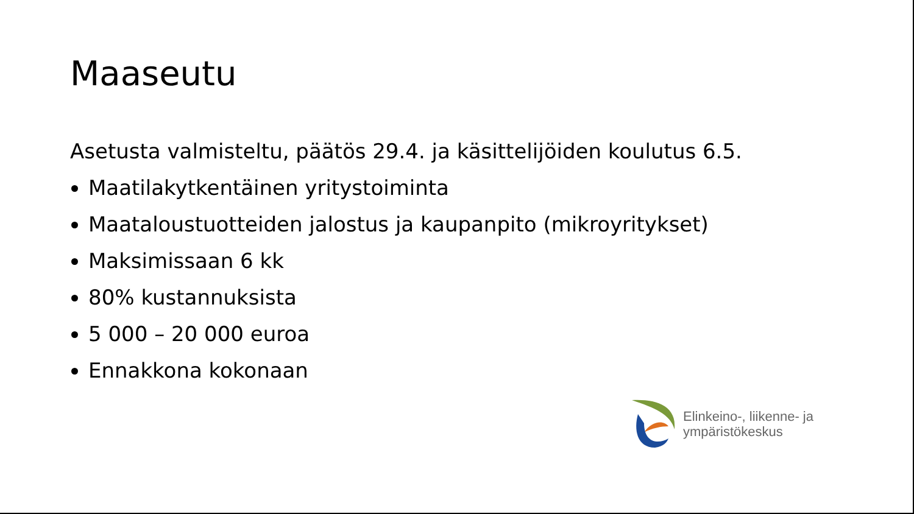Maaseutu
Asetusta valmisteltu, päätös 29.4. ja käsittelijöiden koulutus 6.5.
Maatilakytkentäinen yritystoiminta
Maataloustuotteiden jalostus ja kaupanpito (mikroyritykset)
Maksimissaan 6 kk
80% kustannuksista
5 000 – 20 000 euroa
Ennakkona kokonaan
Elinkeino-, liikenne- ja
ympäristökeskus